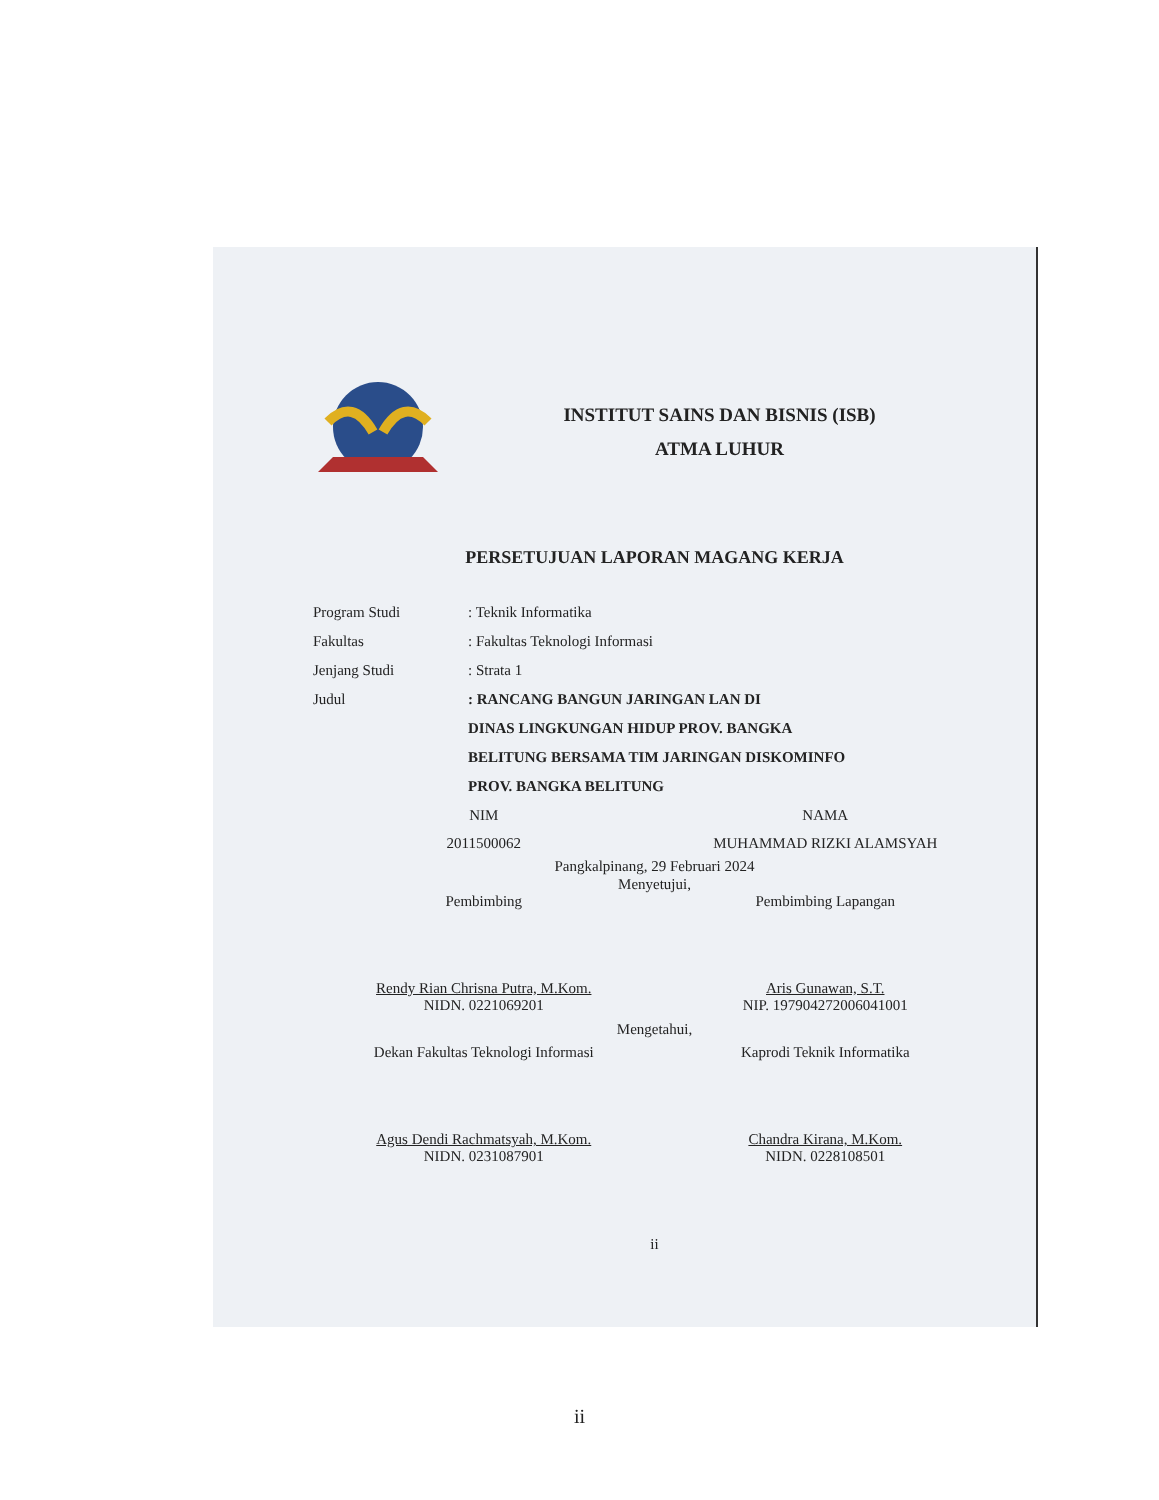INSTITUT SAINS DAN BISNIS (ISB)
ATMA LUHUR
PERSETUJUAN LAPORAN MAGANG KERJA
Program Studi: Teknik Informatika
Fakultas: Fakultas Teknologi Informasi
Jenjang Studi: Strata 1
Judul: RANCANG BANGUN JARINGAN LAN DI
DINAS LINGKUNGAN HIDUP PROV. BANGKA
BELITUNG BERSAMA TIM JARINGAN DISKOMINFO
PROV. BANGKA BELITUNG
NIM
2011500062
NAMA
MUHAMMAD RIZKI ALAMSYAH
Pangkalpinang, 29 Februari 2024
Menyetujui,
Pembimbing
Rendy Rian Chrisna Putra, M.Kom.
NIDN. 0221069201
Pembimbing Lapangan
Aris Gunawan, S.T.
NIP. 197904272006041001
Mengetahui,
Dekan Fakultas Teknologi Informasi
Agus Dendi Rachmatsyah, M.Kom.
NIDN. 0231087901
Kaprodi Teknik Informatika
Chandra Kirana, M.Kom.
NIDN. 0228108501
ii
ii